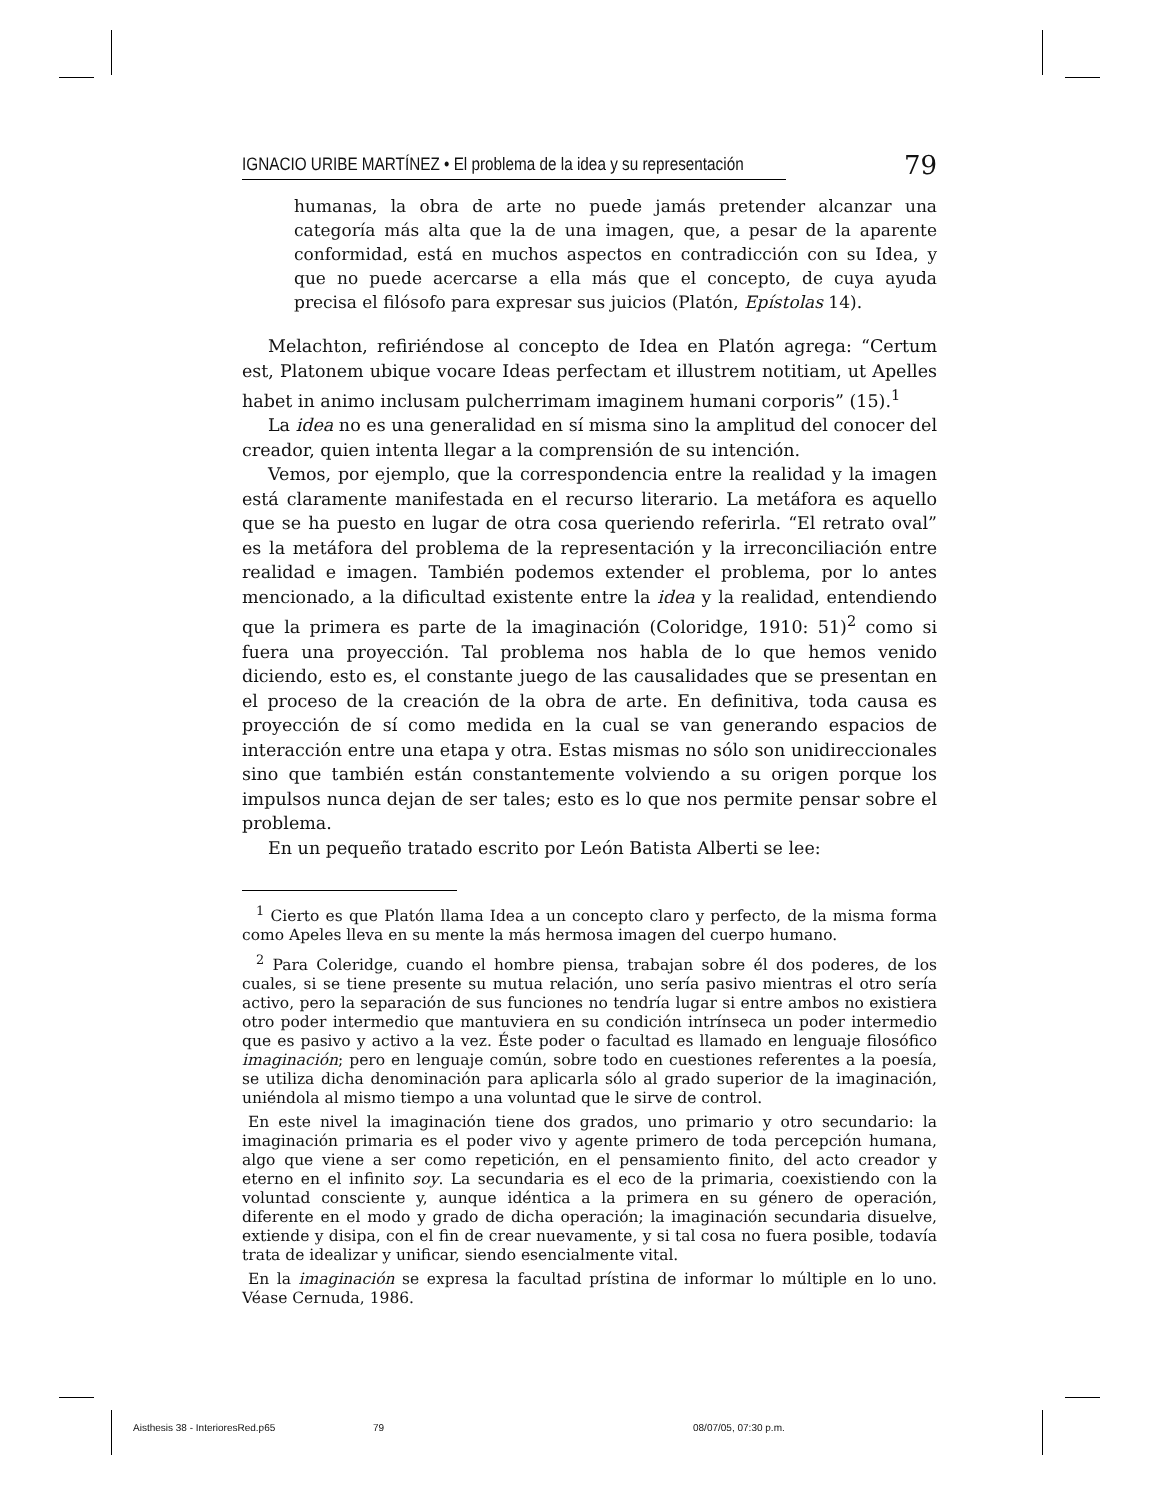IGNACIO URIBE MARTÍNEZ • El problema de la idea y su representación
79
humanas, la obra de arte no puede jamás pretender alcanzar una categoría más alta que la de una imagen, que, a pesar de la aparente conformidad, está en muchos aspectos en contradicción con su Idea, y que no puede acercarse a ella más que el concepto, de cuya ayuda precisa el filósofo para expresar sus juicios (Platón, Epístolas 14).
Melachton, refiriéndose al concepto de Idea en Platón agrega: “Certum est, Platonem ubique vocare Ideas perfectam et illustrem notitiam, ut Apelles habet in animo inclusam pulcherrimam imaginem humani corporis” (15).<sup>1</sup>
La idea no es una generalidad en sí misma sino la amplitud del conocer del creador, quien intenta llegar a la comprensión de su intención.
Vemos, por ejemplo, que la correspondencia entre la realidad y la imagen está claramente manifestada en el recurso literario. La metáfora es aquello que se ha puesto en lugar de otra cosa queriendo referirla. “El retrato oval” es la metáfora del problema de la representación y la irreconciliación entre realidad e imagen. También podemos extender el problema, por lo antes mencionado, a la dificultad existente entre la idea y la realidad, entendiendo que la primera es parte de la imaginación (Coloridge, 1910: 51)<sup>2</sup> como si fuera una proyección. Tal problema nos habla de lo que hemos venido diciendo, esto es, el constante juego de las causalidades que se presentan en el proceso de la creación de la obra de arte. En definitiva, toda causa es proyección de sí como medida en la cual se van generando espacios de interacción entre una etapa y otra. Estas mismas no sólo son unidireccionales sino que también están constantemente volviendo a su origen porque los impulsos nunca dejan de ser tales; esto es lo que nos permite pensar sobre el problema.
En un pequeño tratado escrito por León Batista Alberti se lee:
<sup>1</sup> Cierto es que Platón llama Idea a un concepto claro y perfecto, de la misma forma como Apeles lleva en su mente la más hermosa imagen del cuerpo humano.
<sup>2</sup> Para Coleridge, cuando el hombre piensa, trabajan sobre él dos poderes, de los cuales, si se tiene presente su mutua relación, uno sería pasivo mientras el otro sería activo, pero la separación de sus funciones no tendría lugar si entre ambos no existiera otro poder intermedio que mantuviera en su condición intrínseca un poder intermedio que es pasivo y activo a la vez. Éste poder o facultad es llamado en lenguaje filosófico imaginación; pero en lenguaje común, sobre todo en cuestiones referentes a la poesía, se utiliza dicha denominación para aplicarla sólo al grado superior de la imaginación, uniéndola al mismo tiempo a una voluntad que le sirve de control.
En este nivel la imaginación tiene dos grados, uno primario y otro secundario: la imaginación primaria es el poder vivo y agente primero de toda percepción humana, algo que viene a ser como repetición, en el pensamiento finito, del acto creador y eterno en el infinito soy. La secundaria es el eco de la primaria, coexistiendo con la voluntad consciente y, aunque idéntica a la primera en su género de operación, diferente en el modo y grado de dicha operación; la imaginación secundaria disuelve, extiende y disipa, con el fin de crear nuevamente, y si tal cosa no fuera posible, todavía trata de idealizar y unificar, siendo esencialmente vital.
En la imaginación se expresa la facultad prístina de informar lo múltiple en lo uno. Véase Cernuda, 1986.
Aisthesis 38 - InterioresRed.p65 79 08/07/05, 07:30 p.m.